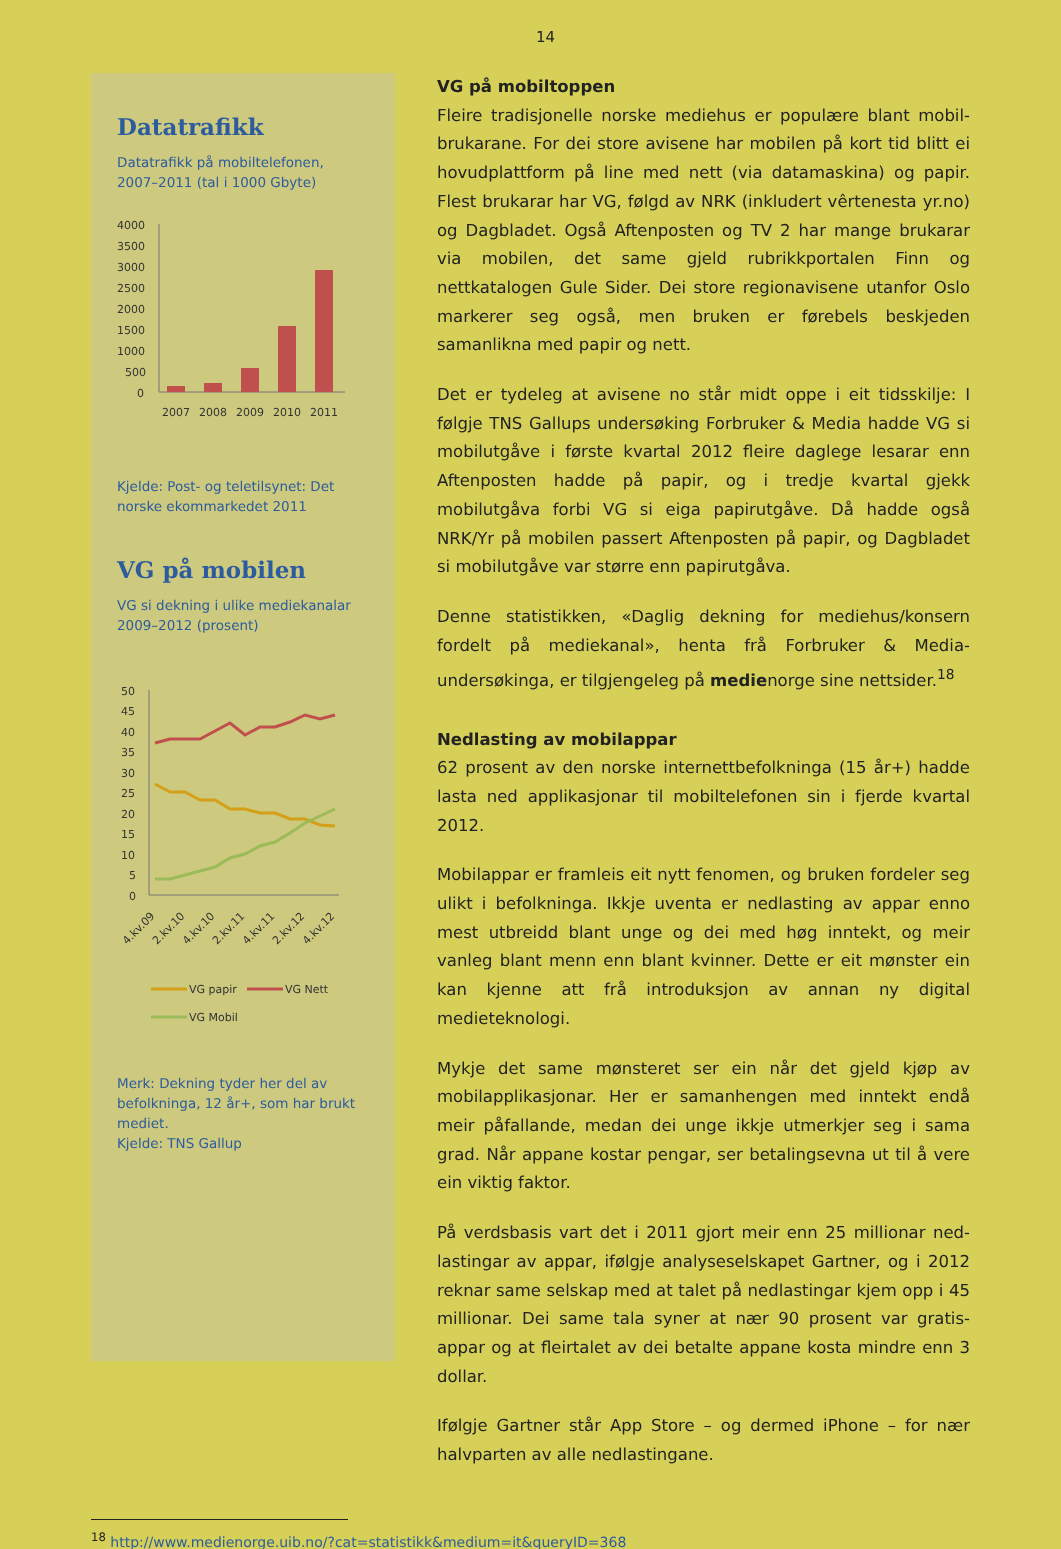14
Datatrafikk
Datatrafikk på mobiltelefonen, 2007–2011 (tal i 1000 Gbyte)
4000
3500
3000
2500
2000
1500
1000
500
0
2007
2008
2009
2010
2011
Kjelde: Post- og teletilsynet: Det norske ekommarkedet 2011
VG på mobilen
VG si dekning i ulike mediekanalar 2009–2012 (prosent)
50
45
40
35
30
25
20
15
10
5
0
4.kv.09
2.kv.10
4.kv.10
2.kv.11
4.kv.11
2.kv.12
4.kv.12
VG papir
VG Nett
VG Mobil
Merk: Dekning tyder her del av befolkninga, 12 år+, som har brukt mediet.
Kjelde: TNS Gallup
VG på mobiltoppen
Fleire tradisjonelle norske mediehus er populære blant mobil­brukarane. For dei store avisene har mobilen på kort tid blitt ei hovudplattform på line med nett (via datamaskina) og papir. Flest brukarar har VG, følgd av NRK (inkludert vêrtenesta yr.no) og Dag­bladet. Også Aftenposten og TV 2 har mange brukarar via mobilen, det same gjeld rubrikkportalen Finn og nettkatalogen Gule Sider. Dei store regionavisene utanfor Oslo markerer seg også, men bru­ken er førebels beskjeden samanlikna med papir og nett.
Det er tydeleg at avisene no står midt oppe i eit tidsskilje: I følgje TNS Gallups undersøking Forbruker & Media hadde VG si mobilut­gåve i første kvartal 2012 fleire daglege lesarar enn Aftenposten hadde på papir, og i tredje kvartal gjekk mobilutgåva forbi VG si eiga papirutgåve. Då hadde også NRK/Yr på mobilen passert Af­tenposten på papir, og Dagbladet si mobilutgåve var større enn papirutgåva.
Denne statistikken, «Daglig dekning for mediehus/konsern fordelt på mediekanal», henta frå Forbruker & Media-undersøkinga, er tilgjengeleg på medienorge sine nettsider.<sup>18</sup>
Nedlasting av mobilappar
62 prosent av den norske internettbefolkninga (15 år+) hadde lasta ned applikasjonar til mobiltelefonen sin i fjerde kvartal 2012.
Mobilappar er framleis eit nytt fenomen, og bruken fordeler seg ulikt i befolkninga. Ikkje uventa er nedlasting av appar enno mest utbreidd blant unge og dei med høg inntekt, og meir vanleg blant menn enn blant kvinner. Dette er eit mønster ein kan kjenne att frå introduksjon av annan ny digital medieteknologi.
Mykje det same mønsteret ser ein når det gjeld kjøp av mobilapp­likasjonar. Her er samanhengen med inntekt endå meir påfallande, medan dei unge ikkje utmerkjer seg i sama grad. Når appane kos­tar pengar, ser betalingsevna ut til å vere ein viktig faktor.
På verdsbasis vart det i 2011 gjort meir enn 25 millionar ned­lastingar av appar, ifølgje analyseselskapet Gartner, og i 2012 rek­nar same selskap med at talet på nedlastingar kjem opp i 45 milli­onar. Dei same tala syner at nær 90 prosent var gratis-appar og at fleirtalet av dei betalte appane kosta mindre enn 3 dollar.
Ifølgje Gartner står App Store – og dermed iPhone – for nær halv­parten av alle nedlastingane.
<sup>18</sup> http://www.medienorge.uib.no/?cat=statistikk&medium=it&queryID=368